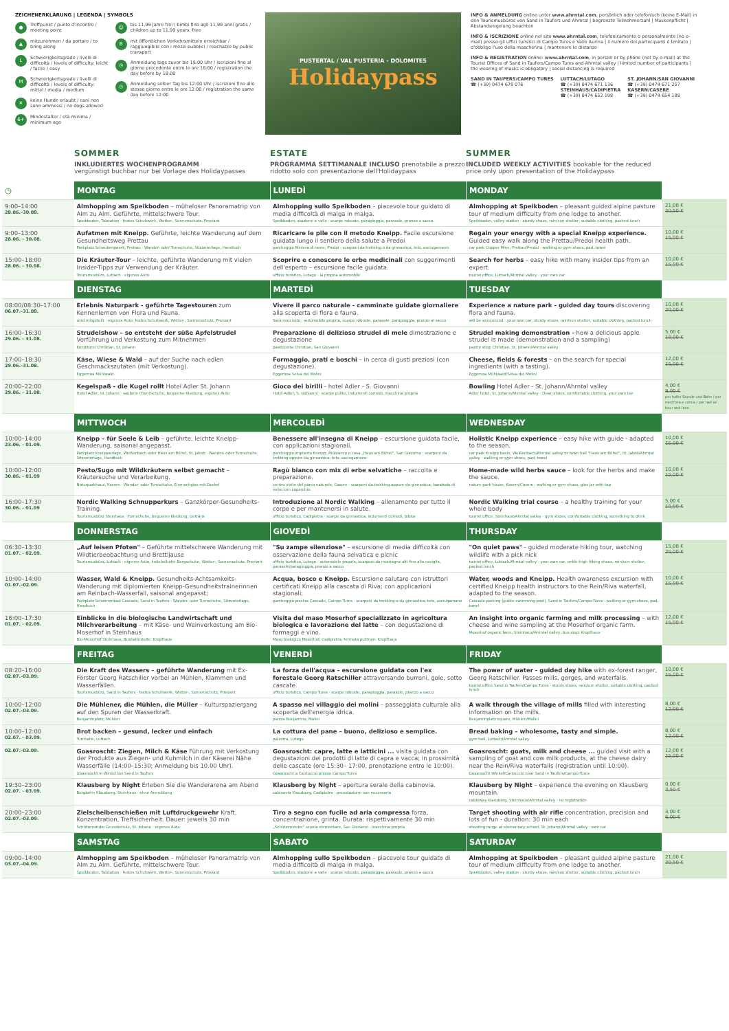ZEICHENERKLÄRUNG | LEGENDA | SYMBOLS
● Treffpunkt / punto d'incontro / meeting point
▲ mitzunehmen / da portare / to bring along
L Schwierigkeitsgrade / livelli di difficoltà / levels of difficulty: leicht / facile / easy
M Schwierigkeitsgrade / livelli di difficoltà / levels of difficulty: mittel / media / medium
✕ keine Hunde erlaubt / cani non sono ammessi / no dogs allowed
6+ Mindestalter / età minima / minimum age
☺ bis 11,99 Jahre frei / bimbi fino agli 11,99 anni gratis / children up to 11,99 years: free
Bmit öffentlichen Verkehrsmitteln erreichbar / raggiungibile con i mezzi pubblici / reachable by public transport
◷ Anmeldung tags zuvor bis 18:00 Uhr / iscrizioni fino al giorno precedente entro le ore 18:00 / registration the day before by 18:00
◷ Anmeldung selber Tag bis 12:00 Uhr / iscrizioni fino allo stesso giorno entro le ore 12:00 / registration the same day before 12:00
PUSTERTAL / VAL PUSTERIA - DOLOMITES
Holidaypass
INFO & ANMELDUNG online unter www.ahrntal.com, persönlich oder telefonisch (keine E-Mail) in den Tourismusbüros von Sand in Taufers und Ahrntal | begrenzte Teilnehmerzahl | Maskenpflicht | Abstandsregelung beachten
INFO & ISCRIZIONE online nel sito www.ahrntal.com, telefonicamente o personalmente (no e-mail) presso gli uffici turistici di Campo Tures e Valle Aurina | il numero dei partecipanti è limitato | d'obbligo l'uso della mascherina | mantenere le distanze
INFO & REGISTRATION online: www.ahrntal.com, in person or by phone (not by e-mail) at the Tourist Offices of Sand in Taufers/Campo Tures and Ahrntal valley | limited number of participants | the wearing of masks is obligatory | social distancing is required
SAND IN TAUFERS/CAMPO TURES
☎ (+39) 0474 678 076
LUTTACH/LUTAGO
☎ (+39) 0474 671 136
STEINHAUS/CADIPIETRA
☎ (+39) 0474 652 198
ST. JOHANN/SAN GIOVANNI
☎ (+39) 0474 671 257
KASERN/CASERE
☎ (+39) 0474 654 188
SOMMER
INKLUDIERTES WOCHENPROGRAMM
vergünstigt buchbar nur bei Vorlage des Holidaypasses
ESTATE
PROGRAMMA SETTIMANALE INCLUSO prenotabile a prezzo ridotto solo con presentazione dell'Holidaypass
SUMMER
INCLUDED WEEKLY ACTIVITIES bookable for the reduced price only upon presentation of the Holidaypass
| ◷ | MONTAG | LUNEDÌ | MONDAY | |
| --- | --- | --- | --- | --- |
| 9:00–14:00 28.06.–30.08. | Almhopping am Speikboden – müheloser Panoramatrip von Alm zu Alm. Geführte, mittelschwere Tour. Speikboden, Talstation · festes Schuhwerk, Wetter-, Sonnenschutz, Proviant | Almhopping sullo Speikboden – piacevole tour guidato di media difficoltà di malga in malga. Speikboden, stazione a valle · scarpe robuste, parapioggia, parasole, pranzo a sacco | Almhopping at Speikboden – pleasant guided alpine pasture tour of medium difficulty from one lodge to another. Speikboden, valley station · sturdy shoes, rain/sun shelter, suitable clothing, packed lunch | 21,00 € 30,50 € |
| 9:00–13:00 28.06. - 30.08. | Aufatmen mit Kneipp. Geführte, leichte Wanderung auf dem Gesundheitsweg Prettau Parkplatz Schaubergwerk, Prettau · Wander- oder Turnschuhe, Sitzunterlage, Handtuch | Ricaricare le pile con il metodo Kneipp. Facile escursione guidata lungo il sentiero della salute a Predoi parcheggio Miniera di rame, Predoi · scarponi da trekking o da ginnastica, telo, asciugamano | Regain your energy with a special Kneipp experience. Guided easy walk along the Prettau/Predoi health path. car park Copper Mine, Prettau/Predoi · walking or gym shoes, pad, towel | 10,00 € 15,00 € |
| 15:00–18:00 28.06. - 30.08. | Die Kräuter-Tour – leichte, geführte Wanderung mit vielen Insider-Tipps zur Verwendung der Kräuter. Tourismusbüro, Luttach · eigenes Auto | Scoprire e conoscere le erbe medicinali con suggerimenti dell'esperto – escursione facile guidata. ufficio turistico, Lutago · la propria automobile | Search for herbs – easy hike with many insider tips from an expert. tourist office, Luttach/Ahrntal valley · your own car | 10,00 € 15,00 € |
| | DIENSTAG | MARTEDÌ | TUESDAY | |
| 08:00/08:30–17:00 06.07.–31.08. | Erlebnis Naturpark - geführte Tagestouren zum Kennenlernen von Flora und Fauna. wird mitgeteilt · eigenes Auto, festes Schuhwerk, Wetter-, Sonnenschutz, Proviant | Vivere il parco naturale - camminate guidate giornaliere alla scoperta di flora e fauna. Sarà reso noto · automobile propria, scarpe robuste, parasole- parapioggia, pranzo al sacco | Experience a nature park - guided day tours discovering flora and fauna. will be announced · your own car, sturdy shoes, rain/sun shelter, suitable clothing, packed lunch | 10,00 € 20,00 € |
| 16:00–16:30 29.06. - 31.08. | Strudelshow – so entsteht der süße Apfelstrudel Vorführung und Verkostung zum Mitnehmen Konditorei Christian, St. Johann | Preparazione di delizioso strudel di mele dimostrazione e degustazione pasticceria Christian, San Giovanni | Strudel making demonstration - how a delicious apple strudel is made (demonstration and a sampling) pastry shop Christian, St. Johann/Ahrntal valley | 5,00 € 10,00 € |
| 17:00–18:30 29.06.–31.08. | Käse, Wiese & Wald – auf der Suche nach edlen Geschmackszutaten (mit Verkostung). Eggemoa Mühlwald | Formaggio, prati e boschi – in cerca di gusti preziosi (con degustazione). Eggemoa Selva dei Molini | Cheese, fields & forests – on the search for special ingredients (with a tasting). Eggemoa Mühlwald/Selva dei Molini | 12,00 € 15,00 € |
| 20:00–22:00 29.06. - 31.08. | Kegelspaß - die Kugel rollt Hotel Adler St. Johann Hotel Adler, St. Johann · saubere (Turn)Schuhe, bequeme Kleidung, eigenes Auto | Gioco dei birilli - hotel Adler - S. Giovanni Hotel Adler, S. Giovanni · scarpe pulite, indumenti comodi, macchina propria | Bowling Hotel Adler - St. Johann/Ahrntal valley Adler hotel, St. Johann/Ahrntal valley · clean shoes, comfortable clothing, your own car | 4,00 € 8,00 € pro halbe Stunde und Bahn / per mezz'ora e corsia / per half an hour and lane |
| | MITTWOCH | MERCOLEDÌ | WEDNESDAY | |
| 10:00–14:00 23.06. - 01.09. | Kneipp – für Seele & Leib – geführte, leichte Kneipp-Wanderung, saisonal angepasst. Parkplatz Kneippanlage, Weißenbach oder Haus am Bühel, St. Jakob · Wander- oder Turnschuhe, Sitzunterlage, Handtuch | Benessere all'insegna di Kneipp – escursione guidata facile, con applicazioni stagionali. parcheggio impianto Kneipp, Riobianco o casa „Haus am Bühel", San Giacomo · scarponi da trekking oppure da ginnastica, telo, asciugamano | Holistic Kneipp experience – easy hike with guide - adapted to the season. car park Kneipp basin, Weißenbach/Ahrntal valley or town hall "Haus am Bühel", St. Jakob/Ahrntal valley · walking or gym shoes, pad, towel | 10,00 € 15,00 € |
| 10:00–12:00 30.06. - 01.09 | Pesto/Sugo mit Wildkräutern selbst gemacht – Kräutersuche und Verarbeitung. Naturparkhaus, Kasern · Wander- oder Turnschuhe, Einmachglas mit Deckel | Ragù bianco con mix di erbe selvatiche – raccolta e preparazione. centro visite del parco naturale, Casere · scarponi da trekking oppure da ginnastica, barattolo di vetro con coperchio | Home-made wild herbs sauce – look for the herbs and make the sauce. nature park house, Kasern/Casere · walking or gym shoes, glas jar with top | 10,00 € 15,00 € |
| 16:00–17:30 30.06. - 01.09 | Nordic Walking Schnupperkurs – Ganzkörper-Gesundheits-Training. Tourismusbüro Steinhaus · Turnschuhe, bequeme Kleidung, Getränk | Introduzione al Nordic Walking – allenamento per tutto il corpo e per mantenersi in salute. ufficio turistico, Cadipietra · scarpe da ginnastica, indumenti comodi, bibita | Nordic Walking trial course – a healthy training for your whole body tourist office, Steinhaus/Ahrntal valley · gym shoes, comfortable clothing, something to drink | 5,00 € 10,00 € |
| | DONNERSTAG | GIOVEDÌ | THURSDAY | |
| 06:30–13:30 01.07. - 02.09. | „Auf leisen Pfoten" – Geführte mittelschwere Wanderung mit Wildtierbeobachtung und Brettljause Tourismusbüro, Luttach · eigenes Auto, knöchelhohe Bergschuhe, Wetter-, Sonnenschutz, Proviant | "Su zampe silenziose" – escursione di media difficoltà con osservazione della fauna selvatica e picnic ufficio turistico, Lutago · automobile propria, scarponi da montagna alti fino alla caviglia, parasole/parapioggia, pranzo a sacco | "On quiet paws" - guided moderate hiking tour, watching wildlife with a pick nick tourist office, Luttach/Ahrntal valley · your own car, ankle-high hiking shoes, rain/sun shelter, packed lunch | 15,00 € 25,00 € |
| 10:00–14:00 01.07.–02.09. | Wasser, Wald & Kneipp. Gesundheits-Achtsamkeits-Wanderung mit diplomierten Kneipp-Gesundheitstrainerin­nen am Reinbach-Wasserfall, saisonal angepasst; Parkplatz Schwimmbad Cascade, Sand in Taufers · Wander- oder Turnschuhe, Sitzunterlage, Handtuch | Acqua, bosco e Kneipp. Escursione salutare con istruttori certificati Kneipp alla cascata di Riva; con applicazioni stagionali; parcheggio piscina Cascade, Campo Tures · scarponi da trekking o da ginnastica, telo, asciugamano | Water, woods and Kneipp. Health awareness excursion with certified Kneipp health instructors to the Rein/Riva waterfall, adapted to the season. Cascade parking (public swimming pool), Sand in Taufers/Campo Tures · walking or gym shoes, pad, towel | 10,00 € 15,00 € |
| 16:00–17:30 01.07. - 02.09. | Einblicke in die biologische Landwirtschaft und Milchverarbeitung – mit Käse- und Weinverkostung am Bio-Moserhof in Steinhaus Bio-Moserhof Steinhaus, Bushaltestelle: Kropfhaus | Visita del maso Moserhof specializzato in agricoltura biologica e lavorazione del latte – con degustazione di formaggi e vino. Maso biologico Moserhof, Cadipietra, fermata pullman: Kropfhaus | An insight into organic farming and milk processing – with cheese and wine sampling at the Moserhof organic farm. Moserhof organic farm, Steinhaus/Ahrntal valley, bus stop: Kropfhaus | 12,00 € 15,00 € |
| | FREITAG | VENERDÌ | FRIDAY | |
| 08:20–16:00 02.07.–03.09. | Die Kraft des Wassers – geführte Wanderung mit Ex-Förster Georg Ratschiller vorbei an Mühlen, Klammen und Wasserfällen. Tourismusbüro, Sand in Taufers · festes Schuhwerk, Wetter-, Sonnenschutz, Proviant | La forza dell'acqua – escursione guidata con l'ex forestale Georg Ratschiller attraversando burroni, gole, sotto cascate. ufficio turistico, Campo Tures · scarpe robuste, parapioggia, parasole, pranzo a sacco | The power of water - guided day hike with ex-forest ranger, Georg Ratschiller. Passes mills, gorges, and waterfalls. tourist office Sand in Taufers/Campo Tures · sturdy shoes, rain/sun shelter, suitable clothing, packed lunch | 10,00 € 15,00 € |
| 10:00–12:00 02.07.–03.09. | Die Mühlener, die Mühlen, die Müller – Kulturspaziergang auf den Spuren der Wasserkraft. Benjaminplatz, Mühlen | A spasso nel villaggio dei molini – passeggiata culturale alla scoperta dell'energia idrica. piazza Benjamino, Molini | A walk through the village of mills filled with interesting information on the mills. Benjaminplatz square, Mühlen/Molini | 8,00 € 12,00 € |
| 10:00–12:00 02.07. - 03.09. | Brot backen – gesund, lecker und einfach Turnhalle, Luttach | La cottura del pane – buono, delizioso e semplice. palestra, Lutago | Bread baking – wholesome, tasty and simple. gym hall, Luttach/Ahrntal valley | 8,00 € 12,00 € |
| 02.07.–03.09. | Goasroscht: Ziegen, Milch & Käse Führung mit Verkostung der Produkte aus Ziegen- und Kuhmilch in der Käserei Nähe Wasserfälle (14:00–15:30; Anmeldung bis 10.00 Uhr). Goasroscht in Winkel bei Sand in Taufers | Goasroscht: capre, latte e latticini ... visita guidata con degustazioni dei prodotti di latte di capra e vacca; in prossimità delle cascate (ore 15:30– 17:00, prenotazione entro le 10:00). Goasroscht a Cantuccio presso Campo Tures | Goasroscht: goats, milk and cheese ... guided visit with a sampling of goat and cow milk products, at the cheese dairy near the Rein/Riva waterfalls (registration until 10:00). Goasroscht Winkel/Cantuccio near Sand in Taufers/Campo Tures | 12,00 € 15,00 € |
| 19:30–23:00 02.07. - 03.09. | Klausberg by Night Erleben Sie die Wanderarena am Abend Bergbahn Klausberg, Steinhaus · ohne Anmeldung | Klausberg by Night – apertura serale della cabinovia. cabinovia Klausberg, Cadipietra · prenotazione non necessaria | Klausberg by Night – experience the evening on Klausberg mountain. cableway Klausberg, Steinhaus/Ahrntal valley · no registration | 0,00 € 3,50 € |
| 20:00–23:00 02.07.–03.09. | Zielscheibenschießen mit Luftdruckgewehr Kraft, Konzentration, Treffsicherheit. Dauer: jeweils 30 min Schützenstube Grundschule, St. Johann · eigenes Auto | Tiro a segno con fucile ad aria compressa forza, concentrazione, grinta. Durata: rispettivamente 30 min „Schützenstube" scuola elementare, San Giovanni · macchina propria | Target shooting with air rifle concentration, precision and lots of fun - duration: 30 min each shooting range at elementary school, St. Johann/Ahrntal valley · own car | 3,00 € 6,00 € |
| | SAMSTAG | SABATO | SATURDAY | |
| 09:00–14:00 03.07.–04.09. | Almhopping am Speikboden – müheloser Panoramatrip von Alm zu Alm. Geführte, mittelschwere Tour. Speikboden, Talstation · festes Schuhwerk, Wetter-, Sonnenschutz, Proviant | Almhopping sullo Speikboden – piacevole tour guidato di media difficoltà di malga in malga. Speikboden, stazione a valle · scarpe robuste, parapioggia, parasole, pranzo a sacco | Almhopping at Speikboden – pleasant guided alpine pasture tour of medium difficulty from one lodge to another. Speikboden, valley station · sturdy shoes, rain/sun shelter, suitable clothing, packed lunch | 21,00 € 30,50 € |